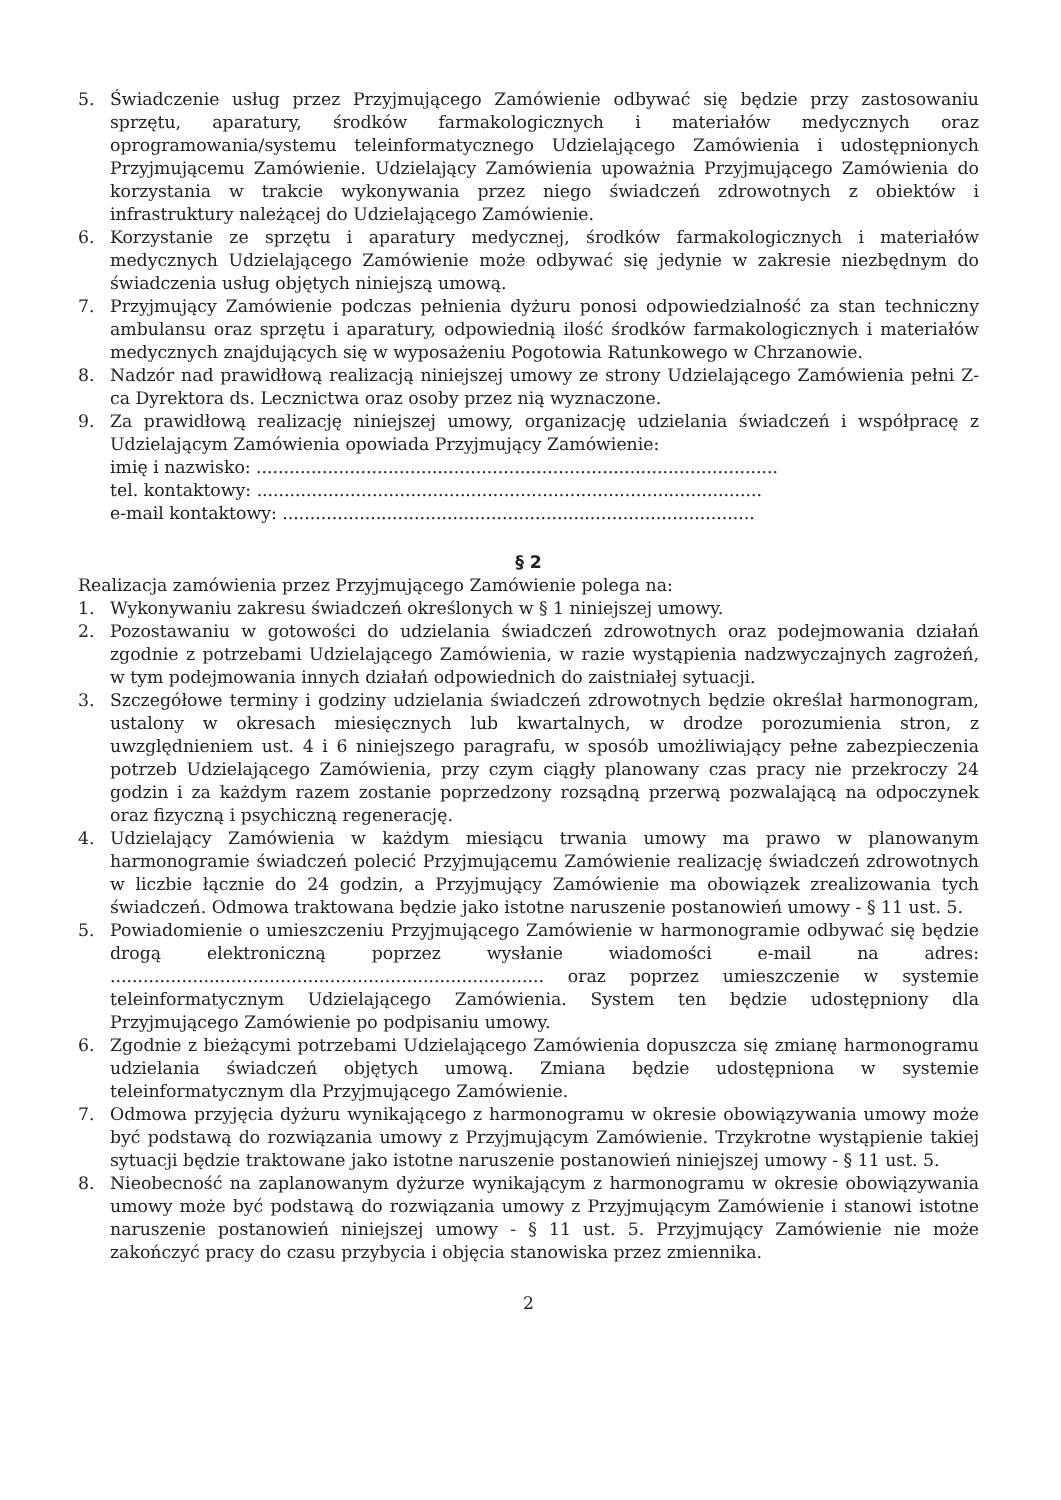5. Świadczenie usług przez Przyjmującego Zamówienie odbywać się będzie przy zastosowaniu sprzętu, aparatury, środków farmakologicznych i materiałów medycznych oraz oprogramowania/systemu teleinformatycznego Udzielającego Zamówienia i udostępnionych Przyjmującemu Zamówienie. Udzielający Zamówienia upoważnia Przyjmującego Zamówienia do korzystania w trakcie wykonywania przez niego świadczeń zdrowotnych z obiektów i infrastruktury należącej do Udzielającego Zamówienie.
6. Korzystanie ze sprzętu i aparatury medycznej, środków farmakologicznych i materiałów medycznych Udzielającego Zamówienie może odbywać się jedynie w zakresie niezbędnym do świadczenia usług objętych niniejszą umową.
7. Przyjmujący Zamówienie podczas pełnienia dyżuru ponosi odpowiedzialność za stan techniczny ambulansu oraz sprzętu i aparatury, odpowiednią ilość środków farmakologicznych i materiałów medycznych znajdujących się w wyposażeniu Pogotowia Ratunkowego w Chrzanowie.
8. Nadzór nad prawidłową realizacją niniejszej umowy ze strony Udzielającego Zamówienia pełni Z-ca Dyrektora ds. Lecznictwa oraz osoby przez nią wyznaczone.
9. Za prawidłową realizację niniejszej umowy, organizację udzielania świadczeń i współpracę z Udzielającym Zamówienia opowiada Przyjmujący Zamówienie:
imię i nazwisko: ...............................................................................................
tel. kontaktowy: ............................................................................................
e-mail kontaktowy: ......................................................................................
§ 2
Realizacja zamówienia przez Przyjmującego Zamówienie polega na:
1. Wykonywaniu zakresu świadczeń określonych w § 1 niniejszej umowy.
2. Pozostawaniu w gotowości do udzielania świadczeń zdrowotnych oraz podejmowania działań zgodnie z potrzebami Udzielającego Zamówienia, w razie wystąpienia nadzwyczajnych zagrożeń, w tym podejmowania innych działań odpowiednich do zaistniałej sytuacji.
3. Szczegółowe terminy i godziny udzielania świadczeń zdrowotnych będzie określał harmonogram, ustalony w okresach miesięcznych lub kwartalnych, w drodze porozumienia stron, z uwzględnieniem ust. 4 i 6 niniejszego paragrafu, w sposób umożliwiający pełne zabezpieczenia potrzeb Udzielającego Zamówienia, przy czym ciągły planowany czas pracy nie przekroczy 24 godzin i za każdym razem zostanie poprzedzony rozsądną przerwą pozwalającą na odpoczynek oraz fizyczną i psychiczną regenerację.
4. Udzielający Zamówienia w każdym miesiącu trwania umowy ma prawo w planowanym harmonogramie świadczeń polecić Przyjmującemu Zamówienie realizację świadczeń zdrowotnych w liczbie łącznie do 24 godzin, a Przyjmujący Zamówienie ma obowiązek zrealizowania tych świadczeń. Odmowa traktowana będzie jako istotne naruszenie postanowień umowy - § 11 ust. 5.
5. Powiadomienie o umieszczeniu Przyjmującego Zamówienie w harmonogramie odbywać się będzie drogą elektroniczną poprzez wysłanie wiadomości e-mail na adres: ............................................................................... oraz poprzez umieszczenie w systemie teleinformatycznym Udzielającego Zamówienia. System ten będzie udostępniony dla Przyjmującego Zamówienie po podpisaniu umowy.
6. Zgodnie z bieżącymi potrzebami Udzielającego Zamówienia dopuszcza się zmianę harmonogramu udzielania świadczeń objętych umową. Zmiana będzie udostępniona w systemie teleinformatycznym dla Przyjmującego Zamówienie.
7. Odmowa przyjęcia dyżuru wynikającego z harmonogramu w okresie obowiązywania umowy może być podstawą do rozwiązania umowy z Przyjmującym Zamówienie. Trzykrotne wystąpienie takiej sytuacji będzie traktowane jako istotne naruszenie postanowień niniejszej umowy - § 11 ust. 5.
8. Nieobecność na zaplanowanym dyżurze wynikającym z harmonogramu w okresie obowiązywania umowy może być podstawą do rozwiązania umowy z Przyjmującym Zamówienie i stanowi istotne naruszenie postanowień niniejszej umowy - § 11 ust. 5. Przyjmujący Zamówienie nie może zakończyć pracy do czasu przybycia i objęcia stanowiska przez zmiennika.
2